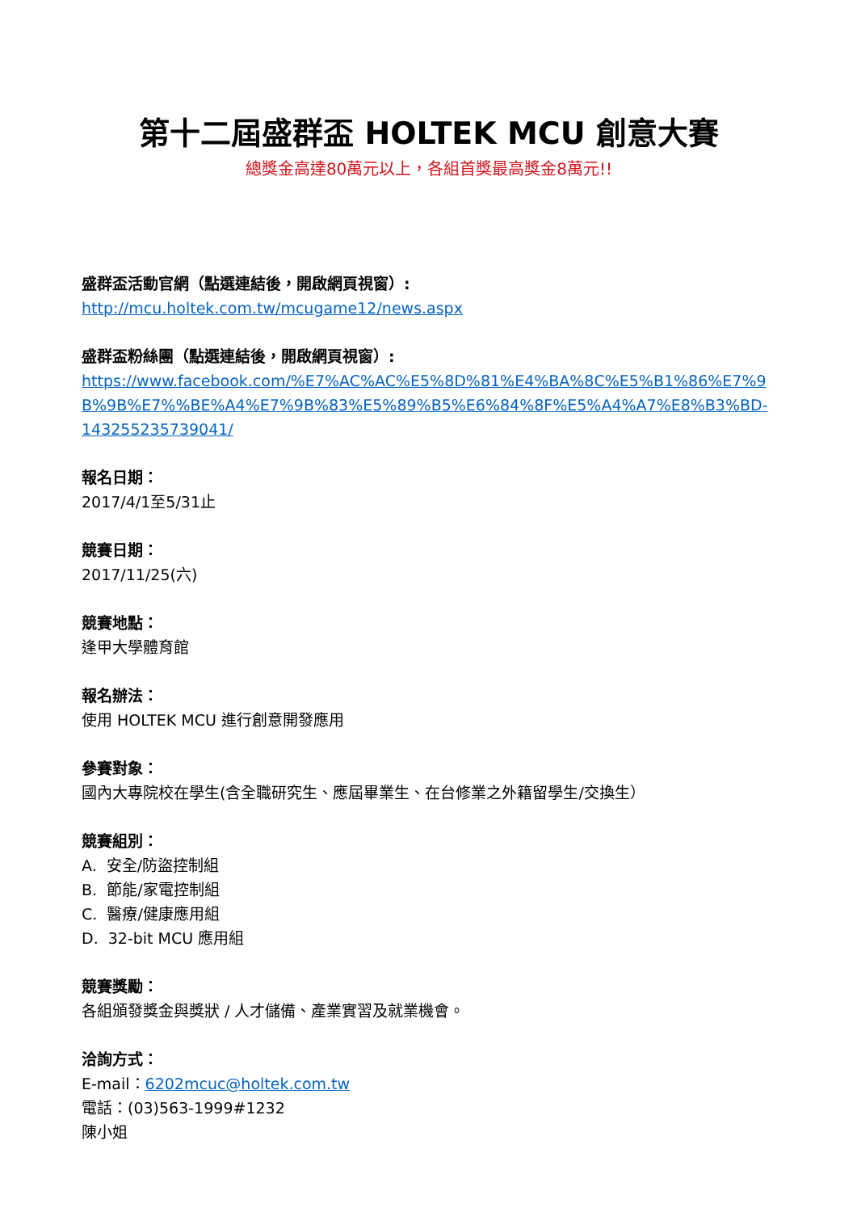第十二屆盛群盃 HOLTEK MCU 創意大賽
總獎金高達80萬元以上，各組首獎最高獎金8萬元!!
盛群盃活動官網（點選連結後，開啟網頁視窗）:
http://mcu.holtek.com.tw/mcugame12/news.aspx
盛群盃粉絲團（點選連結後，開啟網頁視窗）:
https://www.facebook.com/%E7%AC%AC%E5%8D%81%E4%BA%8C%E5%B1%86%E7%9B%9B%E7%%BE%A4%E7%9B%83%E5%89%B5%E6%84%8F%E5%A4%A7%E8%B3%BD-143255235739041/
報名日期：
2017/4/1至5/31止
競賽日期：
2017/11/25(六)
競賽地點：
逢甲大學體育館
報名辦法：
使用 HOLTEK MCU 進行創意開發應用
參賽對象：
國內大專院校在學生(含全職研究生、應屆畢業生、在台修業之外籍留學生/交換生）
競賽組別：
A. 安全/防盜控制組
B. 節能/家電控制組
C. 醫療/健康應用組
D. 32-bit MCU 應用組
競賽獎勵：
各組頒發獎金與獎狀 / 人才儲備、產業實習及就業機會。
洽詢方式：
E-mail：6202mcuc@holtek.com.tw
電話：(03)563-1999#1232
陳小姐